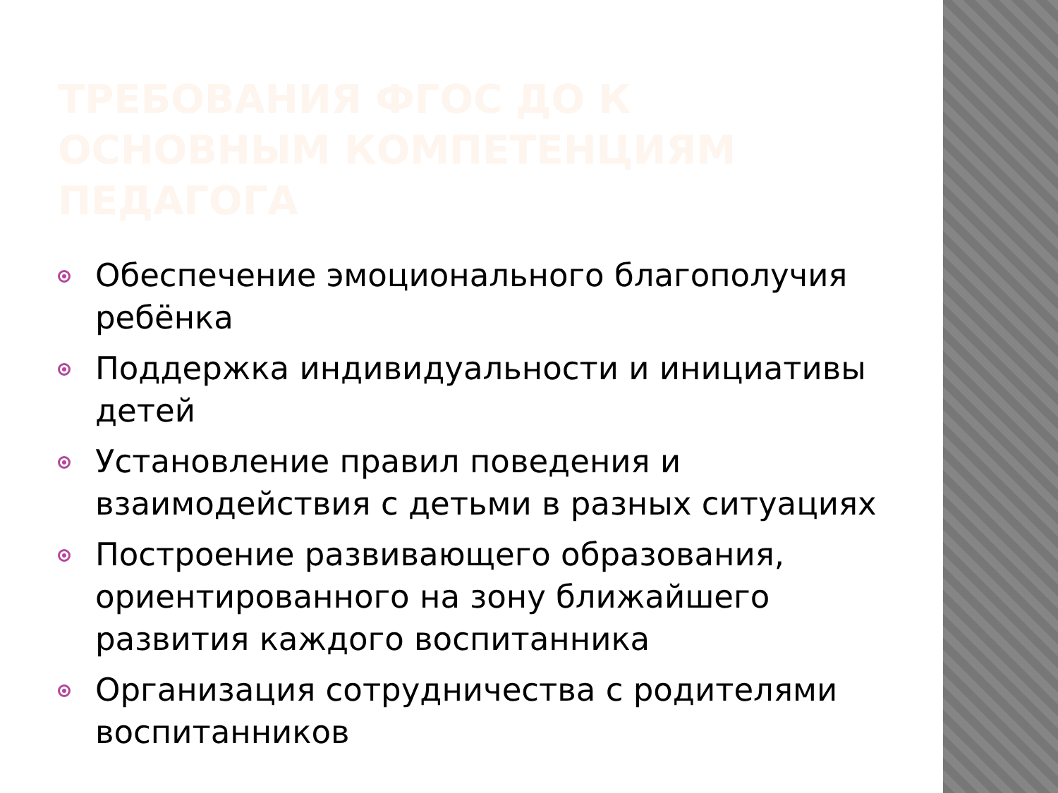ТРЕБОВАНИЯ ФГОС ДО К ОСНОВНЫМ КОМПЕТЕНЦИЯМ ПЕДАГОГА
Обеспечение эмоционального благополучия ребёнка
Поддержка индивидуальности и инициативы детей
Установление правил поведения и взаимодействия с детьми в разных ситуациях
Построение развивающего образования, ориентированного на зону ближайшего развития каждого воспитанника
Организация сотрудничества с родителями воспитанников